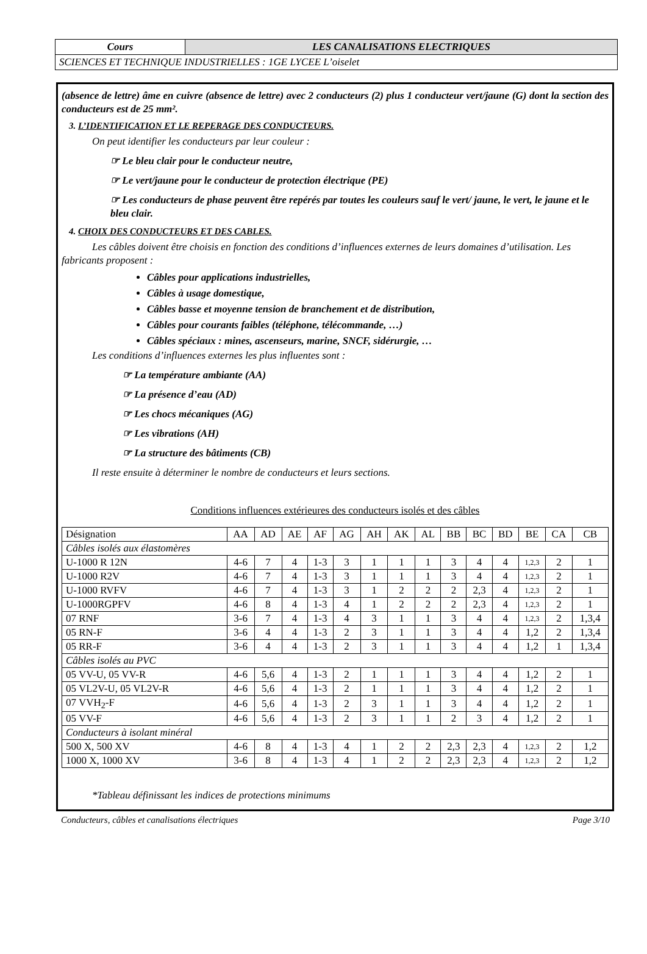| Cours | LES CANALISATIONS ELECTRIQUES |
| SCIENCES ET TECHNIQUE INDUSTRIELLES : 1GE LYCEE L’oiselet | |
(absence de lettre) âme en cuivre (absence de lettre) avec 2 conducteurs (2) plus 1 conducteur vert/jaune (G) dont la section des conducteurs est de 25 mm².
3. L’IDENTIFICATION ET LE REPERAGE DES CONDUCTEURS.
On peut identifier les conducteurs par leur couleur :
☞ Le bleu clair pour le conducteur neutre,
☞ Le vert/jaune pour le conducteur de protection électrique (PE)
☞ Les conducteurs de phase peuvent être repérés par toutes les couleurs sauf le vert/ jaune, le vert, le jaune et le bleu clair.
4. CHOIX DES CONDUCTEURS ET DES CABLES.
Les câbles doivent être choisis en fonction des conditions d’influences externes de leurs domaines d’utilisation. Les fabricants proposent :
Câbles pour applications industrielles,
Câbles à usage domestique,
Câbles basse et moyenne tension de branchement et de distribution,
Câbles pour courants faibles (téléphone, télécommande, …)
Câbles spéciaux : mines, ascenseurs, marine, SNCF, sidérurgie, …
Les conditions d’influences externes les plus influentes sont :
☞ La température ambiante (AA)
☞ La présence d’eau (AD)
☞ Les chocs mécaniques (AG)
☞ Les vibrations (AH)
☞ La structure des bâtiments (CB)
Il reste ensuite à déterminer le nombre de conducteurs et leurs sections.
Conditions influences extérieures des conducteurs isolés et des câbles
| Désignation | AA | AD | AE | AF | AG | AH | AK | AL | BB | BC | BD | BE | CA | CB |
| Câbles isolés aux élastomères | | | | | | | | | | | | | | |
| U-1000 R 12N | 4-6 | 7 | 4 | 1-3 | 3 | 1 | 1 | 1 | 3 | 4 | 4 | 1,2,3 | 2 | 1 |
| U-1000 R2V | 4-6 | 7 | 4 | 1-3 | 3 | 1 | 1 | 1 | 3 | 4 | 4 | 1,2,3 | 2 | 1 |
| U-1000 RVFV | 4-6 | 7 | 4 | 1-3 | 3 | 1 | 2 | 2 | 2 | 2,3 | 4 | 1,2,3 | 2 | 1 |
| U-1000RGPFV | 4-6 | 8 | 4 | 1-3 | 4 | 1 | 2 | 2 | 2 | 2,3 | 4 | 1,2,3 | 2 | 1 |
| 07 RNF | 3-6 | 7 | 4 | 1-3 | 4 | 3 | 1 | 1 | 3 | 4 | 4 | 1,2,3 | 2 | 1,3,4 |
| 05 RN-F | 3-6 | 4 | 4 | 1-3 | 2 | 3 | 1 | 1 | 3 | 4 | 4 | 1,2 | 2 | 1,3,4 |
| 05 RR-F | 3-6 | 4 | 4 | 1-3 | 2 | 3 | 1 | 1 | 3 | 4 | 4 | 1,2 | 1 | 1,3,4 |
| Câbles isolés au PVC | | | | | | | | | | | | | | |
| 05 VV-U, 05 VV-R | 4-6 | 5,6 | 4 | 1-3 | 2 | 1 | 1 | 1 | 3 | 4 | 4 | 1,2 | 2 | 1 |
| 05 VL2V-U, 05 VL2V-R | 4-6 | 5,6 | 4 | 1-3 | 2 | 1 | 1 | 1 | 3 | 4 | 4 | 1,2 | 2 | 1 |
| 07 VVH<sub>2</sub>-F | 4-6 | 5,6 | 4 | 1-3 | 2 | 3 | 1 | 1 | 3 | 4 | 4 | 1,2 | 2 | 1 |
| 05 VV-F | 4-6 | 5,6 | 4 | 1-3 | 2 | 3 | 1 | 1 | 2 | 3 | 4 | 1,2 | 2 | 1 |
| Conducteurs à isolant minéral | | | | | | | | | | | | | | |
| 500 X, 500 XV | 4-6 | 8 | 4 | 1-3 | 4 | 1 | 2 | 2 | 2,3 | 2,3 | 4 | 1,2,3 | 2 | 1,2 |
| 1000 X, 1000 XV | 3-6 | 8 | 4 | 1-3 | 4 | 1 | 2 | 2 | 2,3 | 2,3 | 4 | 1,2,3 | 2 | 1,2 |
*Tableau définissant les indices de protections minimums
Conducteurs, câbles et canalisations électriques Page 3/10